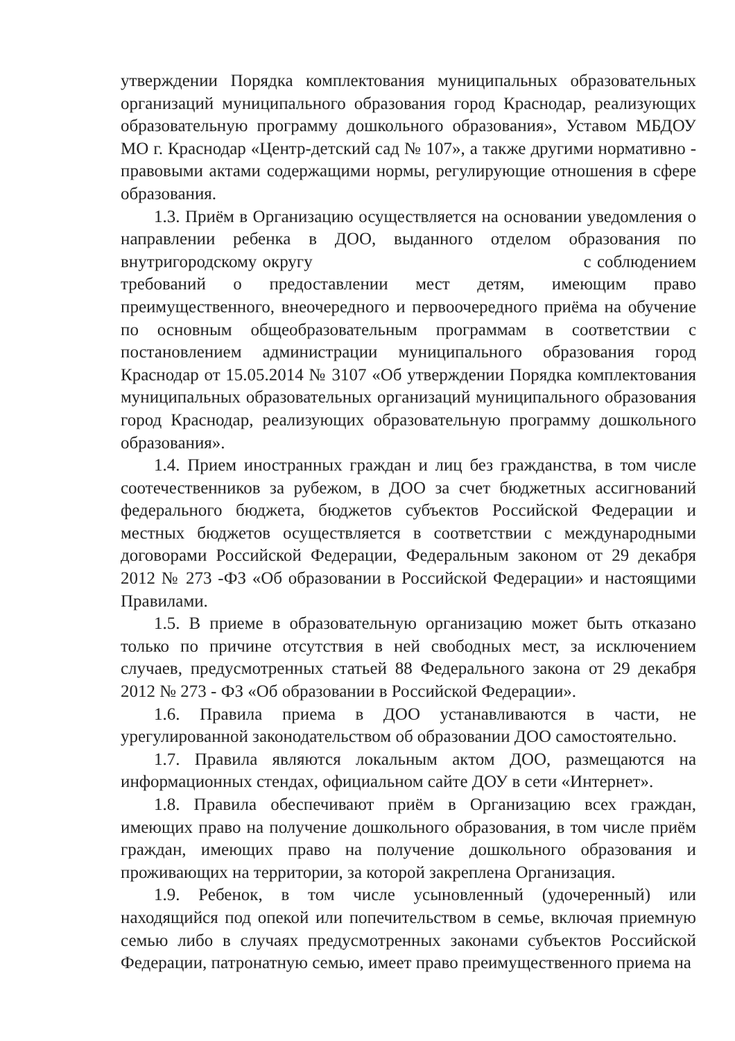утверждении Порядка комплектования муниципальных образовательных организаций муниципального образования город Краснодар, реализующих образовательную программу дошкольного образования», Уставом МБДОУ МО г. Краснодар «Центр-детский сад № 107», а также другими нормативно - правовыми актами содержащими нормы, регулирующие отношения в сфере образования.
1.3. Приём в Организацию осуществляется на основании уведомления о направлении ребенка в ДОО, выданного отделом образования по внутригородскому округу с соблюдением требований о предоставлении мест детям, имеющим право преимущественного, внеочередного и первоочередного приёма на обучение по основным общеобразовательным программам в соответствии с постановлением администрации муниципального образования город Краснодар от 15.05.2014 № 3107 «Об утверждении Порядка комплектования муниципальных образовательных организаций муниципального образования город Краснодар, реализующих образовательную программу дошкольного образования».
1.4. Прием иностранных граждан и лиц без гражданства, в том числе соотечественников за рубежом, в ДОО за счет бюджетных ассигнований федерального бюджета, бюджетов субъектов Российской Федерации и местных бюджетов осуществляется в соответствии с международными договорами Российской Федерации, Федеральным законом от 29 декабря 2012 № 273 -ФЗ «Об образовании в Российской Федерации» и настоящими Правилами.
1.5. В приеме в образовательную организацию может быть отказано только по причине отсутствия в ней свободных мест, за исключением случаев, предусмотренных статьей 88 Федерального закона от 29 декабря 2012 № 273 - ФЗ «Об образовании в Российской Федерации».
1.6. Правила приема в ДОО устанавливаются в части, не урегулированной законодательством об образовании ДОО самостоятельно.
1.7. Правила являются локальным актом ДОО, размещаются на информационных стендах, официальном сайте ДОУ в сети «Интернет».
1.8. Правила обеспечивают приём в Организацию всех граждан, имеющих право на получение дошкольного образования, в том числе приём граждан, имеющих право на получение дошкольного образования и проживающих на территории, за которой закреплена Организация.
1.9. Ребенок, в том числе усыновленный (удочеренный) или находящийся под опекой или попечительством в семье, включая приемную семью либо в случаях предусмотренных законами субъектов Российской Федерации, патронатную семью, имеет право преимущественного приема на